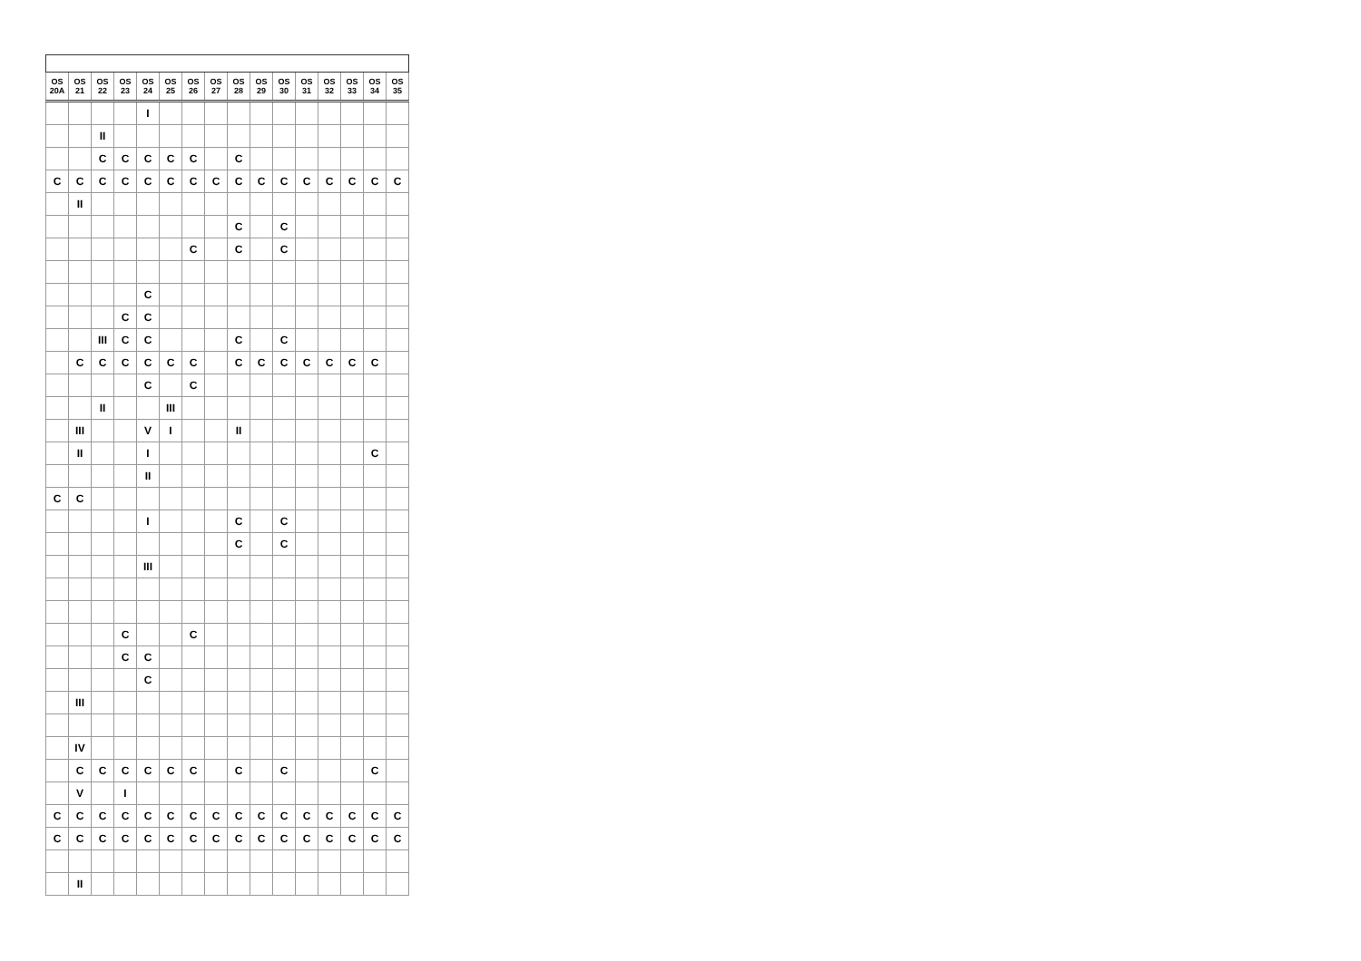| OS 20A | OS 21 | OS 22 | OS 23 | OS 24 | OS 25 | OS 26 | OS 27 | OS 28 | OS 29 | OS 30 | OS 31 | OS 32 | OS 33 | OS 34 | OS 35 |
| --- | --- | --- | --- | --- | --- | --- | --- | --- | --- | --- | --- | --- | --- | --- | --- |
| | | | | I | | | | | | | | | | | |
| | | II | | | | | | | | | | | | | |
| | | C | C | C | C | C | | C | | | | | | | |
| C | C | C | C | C | C | C | C | C | C | C | C | C | C | C | C |
| | II | | | | | | | | | | | | | | |
| | | | | | | | | C | | C | | | | | |
| | | | | | | C | | C | | C | | | | | |
| | | | | C | | | | | | | | | | | |
| | | | C | C | | | | | | | | | | | |
| | | III | C | C | | | | C | | C | | | | | |
| | C | C | C | C | C | C | | C | C | C | C | C | C | C | |
| | | | | C | | C | | | | | | | | | |
| | | II | | | III | | | | | | | | | | |
| | III | | | V | I | | | II | | | | | | | |
| | II | | | I | | | | | | | | | | C | |
| | | | | II | | | | | | | | | | | |
| C | C | | | | | | | | | | | | | | |
| | | | | I | | | | C | | C | | | | | |
| | | | | | | | | C | | C | | | | | |
| | | | | III | | | | | | | | | | | |
| | | | C | | | C | | | | | | | | | |
| | | | C | C | | | | | | | | | | | |
| | | | | C | | | | | | | | | | | |
| | III | | | | | | | | | | | | | | |
| | IV | | | | | | | | | | | | | | |
| | C | C | C | C | C | C | | C | | C | | | | C | |
| | V | | I | | | | | | | | | | | | |
| C | C | C | C | C | C | C | C | C | C | C | C | C | C | C | C |
| C | C | C | C | C | C | C | C | C | C | C | C | C | C | C | C |
| | II | | | | | | | | | | | | | | |